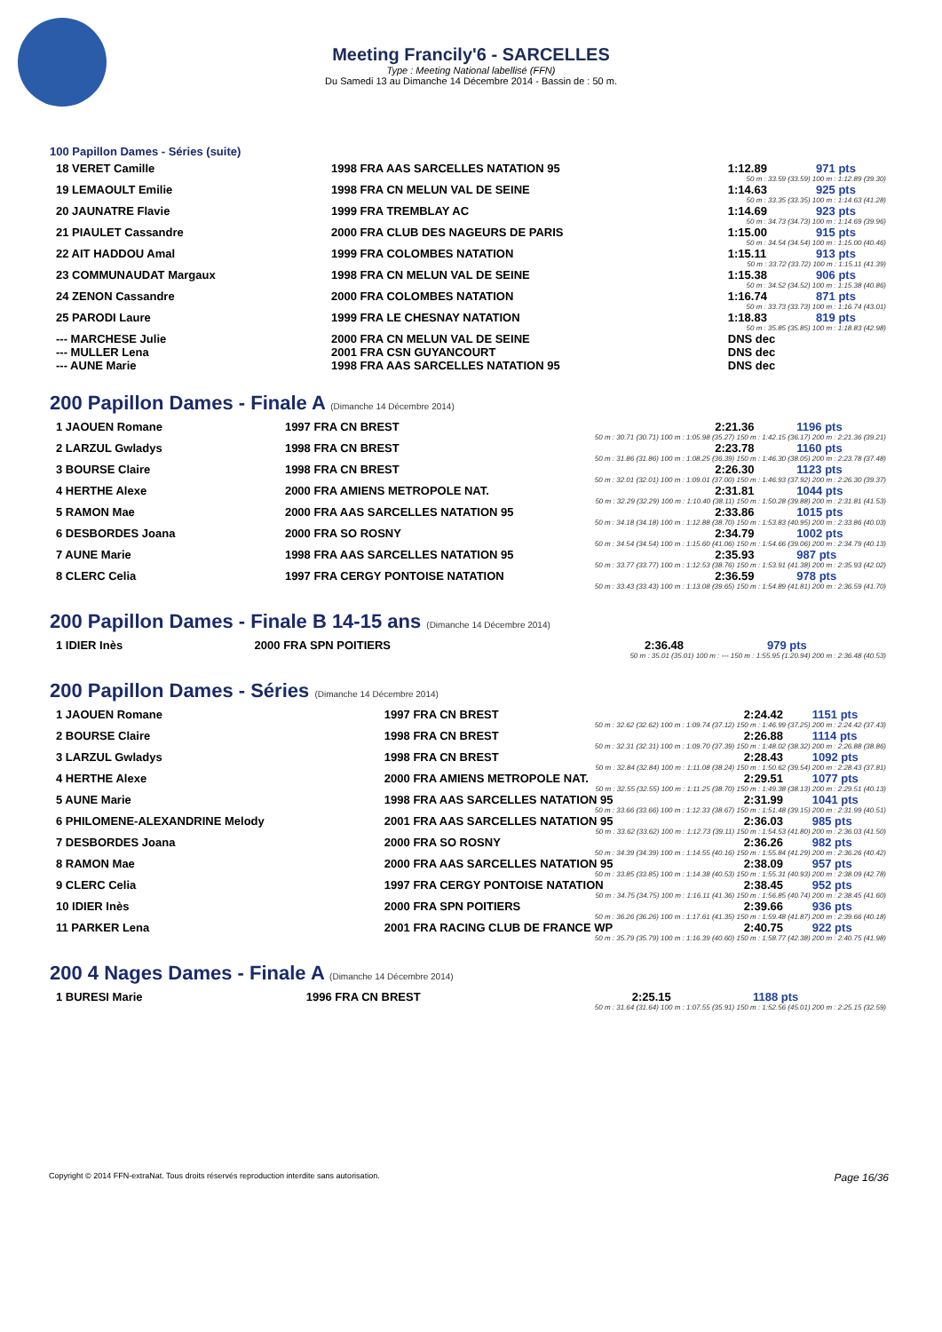Meeting Francily'6 - SARCELLES
Type : Meeting National labellisé (FFN)
Du Samedi 13 au Dimanche 14 Décembre 2014 - Bassin de : 50 m.
100 Papillon Dames - Séries (suite)
| 18 VERET Camille | 1998 FRA AAS SARCELLES NATATION 95 | 1:12.89 | 971 pts |
| 50 m : 33.59 (33.59) 100 m : 1:12.89 (39.30) | | | |
| 19 LEMAOULT Emilie | 1998 FRA CN MELUN VAL DE SEINE | 1:14.63 | 925 pts |
| 50 m : 33.35 (33.35) 100 m : 1:14.63 (41.28) | | | |
| 20 JAUNATRE Flavie | 1999 FRA TREMBLAY AC | 1:14.69 | 923 pts |
| 50 m : 34.73 (34.73) 100 m : 1:14.69 (39.96) | | | |
| 21 PIAULET Cassandre | 2000 FRA CLUB DES NAGEURS DE PARIS | 1:15.00 | 915 pts |
| 50 m : 34.54 (34.54) 100 m : 1:15.00 (40.46) | | | |
| 22 AIT HADDOU Amal | 1999 FRA COLOMBES NATATION | 1:15.11 | 913 pts |
| 50 m : 33.72 (33.72) 100 m : 1:15.11 (41.39) | | | |
| 23 COMMUNAUDAT Margaux | 1998 FRA CN MELUN VAL DE SEINE | 1:15.38 | 906 pts |
| 50 m : 34.52 (34.52) 100 m : 1:15.38 (40.86) | | | |
| 24 ZENON Cassandre | 2000 FRA COLOMBES NATATION | 1:16.74 | 871 pts |
| 50 m : 33.73 (33.73) 100 m : 1:16.74 (43.01) | | | |
| 25 PARODI Laure | 1999 FRA LE CHESNAY NATATION | 1:18.83 | 819 pts |
| 50 m : 35.85 (35.85) 100 m : 1:18.83 (42.98) | | | |
| --- MARCHESE Julie | 2000 FRA CN MELUN VAL DE SEINE | DNS dec | |
| --- MULLER Lena | 2001 FRA CSN GUYANCOURT | DNS dec | |
| --- AUNE Marie | 1998 FRA AAS SARCELLES NATATION 95 | DNS dec | |
200 Papillon Dames - Finale A (Dimanche 14 Décembre 2014)
| 1 JAOUEN Romane | 1997 FRA CN BREST | 2:21.36 | 1196 pts |
| 50 m : 30.71 (30.71) 100 m : 1:05.98 (35.27) 150 m : 1:42.15 (36.17) 200 m : 2:21.36 (39.21) | | | |
| 2 LARZUL Gwladys | 1998 FRA CN BREST | 2:23.78 | 1160 pts |
| 50 m : 31.86 (31.86) 100 m : 1:08.25 (36.39) 150 m : 1:46.30 (38.05) 200 m : 2:23.78 (37.48) | | | |
| 3 BOURSE Claire | 1998 FRA CN BREST | 2:26.30 | 1123 pts |
| 50 m : 32.01 (32.01) 100 m : 1:09.01 (37.00) 150 m : 1:46.93 (37.92) 200 m : 2:26.30 (39.37) | | | |
| 4 HERTHE Alexe | 2000 FRA AMIENS METROPOLE NAT. | 2:31.81 | 1044 pts |
| 50 m : 32.29 (32.29) 100 m : 1:10.40 (38.11) 150 m : 1:50.28 (39.88) 200 m : 2:31.81 (41.53) | | | |
| 5 RAMON Mae | 2000 FRA AAS SARCELLES NATATION 95 | 2:33.86 | 1015 pts |
| 50 m : 34.18 (34.18) 100 m : 1:12.88 (38.70) 150 m : 1:53.83 (40.95) 200 m : 2:33.86 (40.03) | | | |
| 6 DESBORDES Joana | 2000 FRA SO ROSNY | 2:34.79 | 1002 pts |
| 50 m : 34.54 (34.54) 100 m : 1:15.60 (41.06) 150 m : 1:54.66 (39.06) 200 m : 2:34.79 (40.13) | | | |
| 7 AUNE Marie | 1998 FRA AAS SARCELLES NATATION 95 | 2:35.93 | 987 pts |
| 50 m : 33.77 (33.77) 100 m : 1:12.53 (38.76) 150 m : 1:53.91 (41.38) 200 m : 2:35.93 (42.02) | | | |
| 8 CLERC Celia | 1997 FRA CERGY PONTOISE NATATION | 2:36.59 | 978 pts |
| 50 m : 33.43 (33.43) 100 m : 1:13.08 (39.65) 150 m : 1:54.89 (41.81) 200 m : 2:36.59 (41.70) | | | |
200 Papillon Dames - Finale B 14-15 ans (Dimanche 14 Décembre 2014)
| 1 IDIER Inès | 2000 FRA SPN POITIERS | 2:36.48 | 979 pts |
| 50 m : 35.01 (35.01) 100 m : --- 150 m : 1:55.95 (1:20.94) 200 m : 2:36.48 (40.53) | | | |
200 Papillon Dames - Séries (Dimanche 14 Décembre 2014)
| 1 JAOUEN Romane | 1997 FRA CN BREST | 2:24.42 | 1151 pts |
| 50 m : 32.62 (32.62) 100 m : 1:09.74 (37.12) 150 m : 1:46.99 (37.25) 200 m : 2:24.42 (37.43) | | | |
| 2 BOURSE Claire | 1998 FRA CN BREST | 2:26.88 | 1114 pts |
| 50 m : 32.31 (32.31) 100 m : 1:09.70 (37.39) 150 m : 1:48.02 (38.32) 200 m : 2:26.88 (38.86) | | | |
| 3 LARZUL Gwladys | 1998 FRA CN BREST | 2:28.43 | 1092 pts |
| 50 m : 32.84 (32.84) 100 m : 1:11.08 (38.24) 150 m : 1:50.62 (39.54) 200 m : 2:28.43 (37.81) | | | |
| 4 HERTHE Alexe | 2000 FRA AMIENS METROPOLE NAT. | 2:29.51 | 1077 pts |
| 50 m : 32.55 (32.55) 100 m : 1:11.25 (38.70) 150 m : 1:49.38 (38.13) 200 m : 2:29.51 (40.13) | | | |
| 5 AUNE Marie | 1998 FRA AAS SARCELLES NATATION 95 | 2:31.99 | 1041 pts |
| 50 m : 33.66 (33.66) 100 m : 1:12.33 (38.67) 150 m : 1:51.48 (39.15) 200 m : 2:31.99 (40.51) | | | |
| 6 PHILOMENE-ALEXANDRINE Melody | 2001 FRA AAS SARCELLES NATATION 95 | 2:36.03 | 985 pts |
| 50 m : 33.62 (33.62) 100 m : 1:12.73 (39.11) 150 m : 1:54.53 (41.80) 200 m : 2:36.03 (41.50) | | | |
| 7 DESBORDES Joana | 2000 FRA SO ROSNY | 2:36.26 | 982 pts |
| 50 m : 34.39 (34.39) 100 m : 1:14.55 (40.16) 150 m : 1:55.84 (41.29) 200 m : 2:36.26 (40.42) | | | |
| 8 RAMON Mae | 2000 FRA AAS SARCELLES NATATION 95 | 2:38.09 | 957 pts |
| 50 m : 33.85 (33.85) 100 m : 1:14.38 (40.53) 150 m : 1:55.31 (40.93) 200 m : 2:38.09 (42.78) | | | |
| 9 CLERC Celia | 1997 FRA CERGY PONTOISE NATATION | 2:38.45 | 952 pts |
| 50 m : 34.75 (34.75) 100 m : 1:16.11 (41.36) 150 m : 1:56.85 (40.74) 200 m : 2:38.45 (41.60) | | | |
| 10 IDIER Inès | 2000 FRA SPN POITIERS | 2:39.66 | 936 pts |
| 50 m : 36.26 (36.26) 100 m : 1:17.61 (41.35) 150 m : 1:59.48 (41.87) 200 m : 2:39.66 (40.18) | | | |
| 11 PARKER Lena | 2001 FRA RACING CLUB DE FRANCE WP | 2:40.75 | 922 pts |
| 50 m : 35.79 (35.79) 100 m : 1:16.39 (40.60) 150 m : 1:58.77 (42.38) 200 m : 2:40.75 (41.98) | | | |
200 4 Nages Dames - Finale A (Dimanche 14 Décembre 2014)
| 1 BURESI Marie | 1996 FRA CN BREST | 2:25.15 | 1188 pts |
| 50 m : 31.64 (31.64) 100 m : 1:07.55 (35.91) 150 m : 1:52.56 (45.01) 200 m : 2:25.15 (32.59) | | | |
Copyright © 2014 FFN-extraNat. Tous droits réservés reproduction interdite sans autorisation. Page 16/36